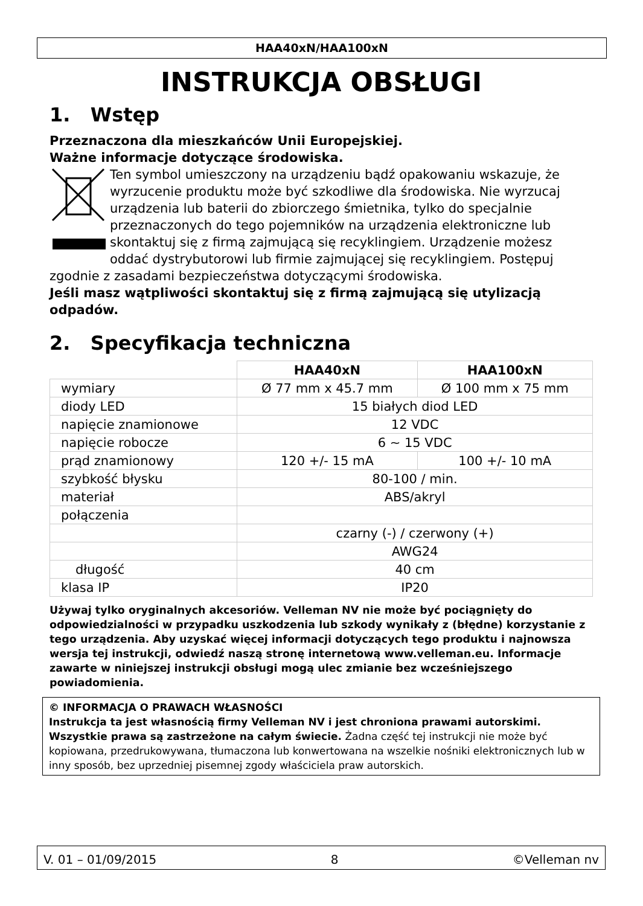HAA40xN/HAA100xN
INSTRUKCJA OBSŁUGI
1. Wstęp
Przeznaczona dla mieszkańców Unii Europejskiej.
Ważne informacje dotyczące środowiska.
Ten symbol umieszczony na urządzeniu bądź opakowaniu wskazuje, że wyrzucenie produktu może być szkodliwe dla środowiska. Nie wyrzucaj urządzenia lub baterii do zbiorczego śmietnika, tylko do specjalnie przeznaczonych do tego pojemników na urządzenia elektroniczne lub skontaktuj się z firmą zajmującą się recyklingiem. Urządzenie możesz oddać dystrybutorowi lub firmie zajmującej się recyklingiem. Postępuj zgodnie z zasadami bezpieczeństwa dotyczącymi środowiska.
Jeśli masz wątpliwości skontaktuj się z firmą zajmującą się utylizacją odpadów.
2. Specyfikacja techniczna
| | HAA40xN | HAA100xN |
| wymiary | Ø 77 mm x 45.7 mm | Ø 100 mm x 75 mm |
| diody LED | 15 białych diod LED | |
| napięcie znamionowe | 12 VDC | |
| napięcie robocze | 6 ~ 15 VDC | |
| prąd znamionowy | 120 +/- 15 mA | 100 +/- 10 mA |
| szybkość błysku | 80-100 / min. | |
| materiał | ABS/akryl | |
| połączenia | | |
| | czarny (-) / czerwony (+) | |
| | AWG24 | |
| długość | 40 cm | |
| klasa IP | IP20 | |
Używaj tylko oryginalnych akcesoriów. Velleman NV nie może być pociągnięty do odpowiedzialności w przypadku uszkodzenia lub szkody wynikały z (błędne) korzystanie z tego urządzenia. Aby uzyskać więcej informacji dotyczących tego produktu i najnowsza wersja tej instrukcji, odwiedź naszą stronę internetową www.velleman.eu. Informacje zawarte w niniejszej instrukcji obsługi mogą ulec zmianie bez wcześniejszego powiadomienia.
© INFORMACJA O PRAWACH WŁASNOŚCI
Instrukcja ta jest własnością firmy Velleman NV i jest chroniona prawami autorskimi. Wszystkie prawa są zastrzeżone na całym świecie. Żadna część tej instrukcji nie może być kopiowana, przedrukowywana, tłumaczona lub konwertowana na wszelkie nośniki elektronicznych lub w inny sposób, bez uprzedniej pisemnej zgody właściciela praw autorskich.
V. 01 – 01/09/2015 8 ©Velleman nv